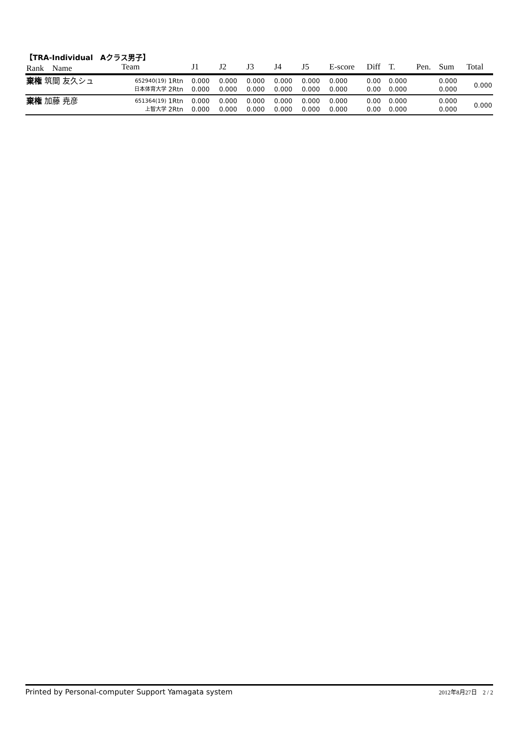【TRA-Individual　Aクラス男子】
| Rank Name | Team | | J1 | J2 | J3 | J4 | J5 | E-score | Diff | T. | Pen. | Sum | Total |
| --- | --- | --- | --- | --- | --- | --- | --- | --- | --- | --- | --- | --- | --- |
| 棄権 筑間 友久シュ | 652940(19) 日本体育大学 | 1Rtn 2Rtn | 0.000 0.000 | 0.000 0.000 | 0.000 0.000 | 0.000 0.000 | 0.000 0.000 | 0.000 0.000 | 0.00 0.00 | 0.000 0.000 | | 0.000 0.000 | 0.000 |
| 棄権 加藤 尭彦 | 651364(19) 上智大学 | 1Rtn 2Rtn | 0.000 0.000 | 0.000 0.000 | 0.000 0.000 | 0.000 0.000 | 0.000 0.000 | 0.000 0.000 | 0.00 0.00 | 0.000 0.000 | | 0.000 0.000 | 0.000 |
Printed by Personal-computer Support Yamagata system 2012年8月27日　2 / 2